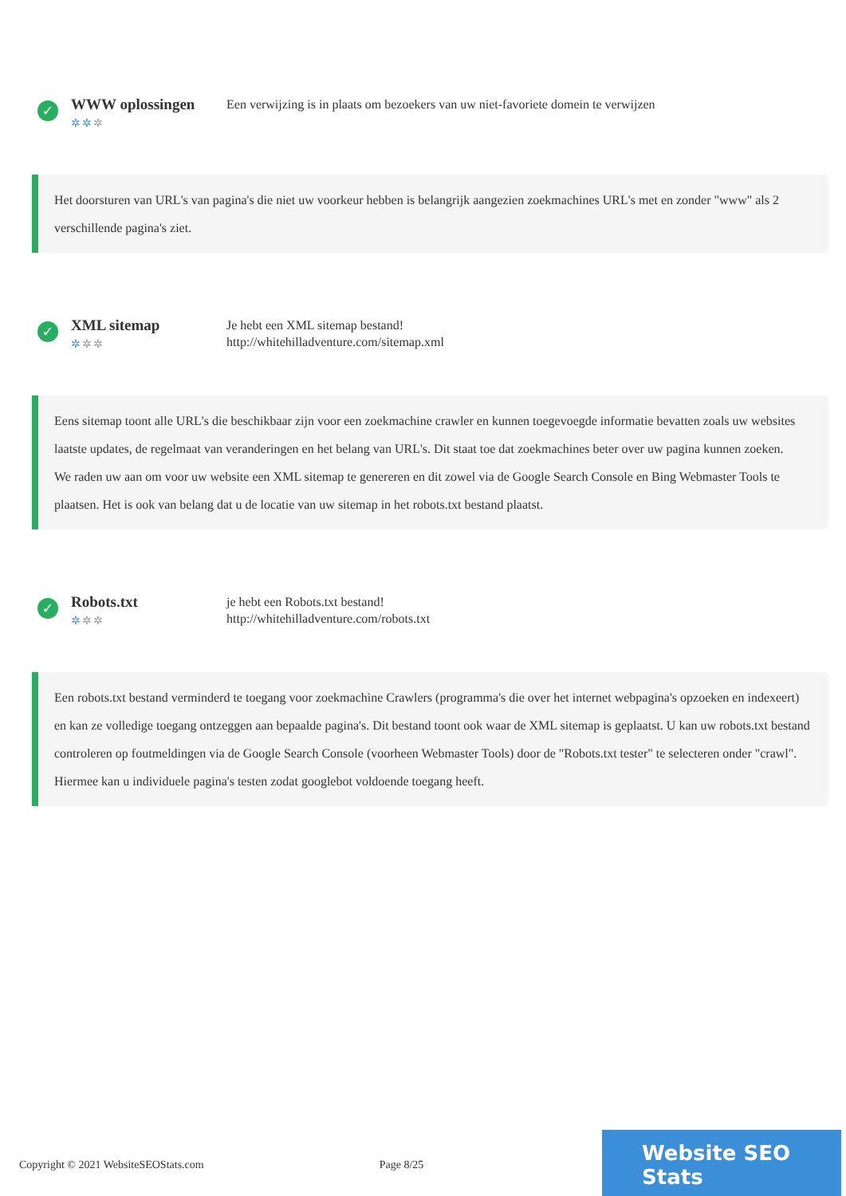✓
WWW oplossingen
✲✲✲
Een verwijzing is in plaats om bezoekers van uw niet-favoriete domein te verwijzen
Het doorsturen van URL's van pagina's die niet uw voorkeur hebben is belangrijk aangezien zoekmachines URL's met en zonder "www" als 2 verschillende pagina's ziet.
✓
XML sitemap
✲✲✲
Je hebt een XML sitemap bestand!
http://whitehilladventure.com/sitemap.xml
Eens sitemap toont alle URL's die beschikbaar zijn voor een zoekmachine crawler en kunnen toegevoegde informatie bevatten zoals uw websites laatste updates, de regelmaat van veranderingen en het belang van URL's. Dit staat toe dat zoekmachines beter over uw pagina kunnen zoeken.
We raden uw aan om voor uw website een XML sitemap te genereren en dit zowel via de Google Search Console en Bing Webmaster Tools te plaatsen. Het is ook van belang dat u de locatie van uw sitemap in het robots.txt bestand plaatst.
✓
Robots.txt
✲✲✲
je hebt een Robots.txt bestand!
http://whitehilladventure.com/robots.txt
Een robots.txt bestand verminderd te toegang voor zoekmachine Crawlers (programma's die over het internet webpagina's opzoeken en indexeert) en kan ze volledige toegang ontzeggen aan bepaalde pagina's. Dit bestand toont ook waar de XML sitemap is geplaatst. U kan uw robots.txt bestand controleren op foutmeldingen via de Google Search Console (voorheen Webmaster Tools) door de "Robots.txt tester" te selecteren onder "crawl". Hiermee kan u individuele pagina's testen zodat googlebot voldoende toegang heeft.
Copyright © 2021 WebsiteSEOStats.com Page 8/25
Website SEO Stats